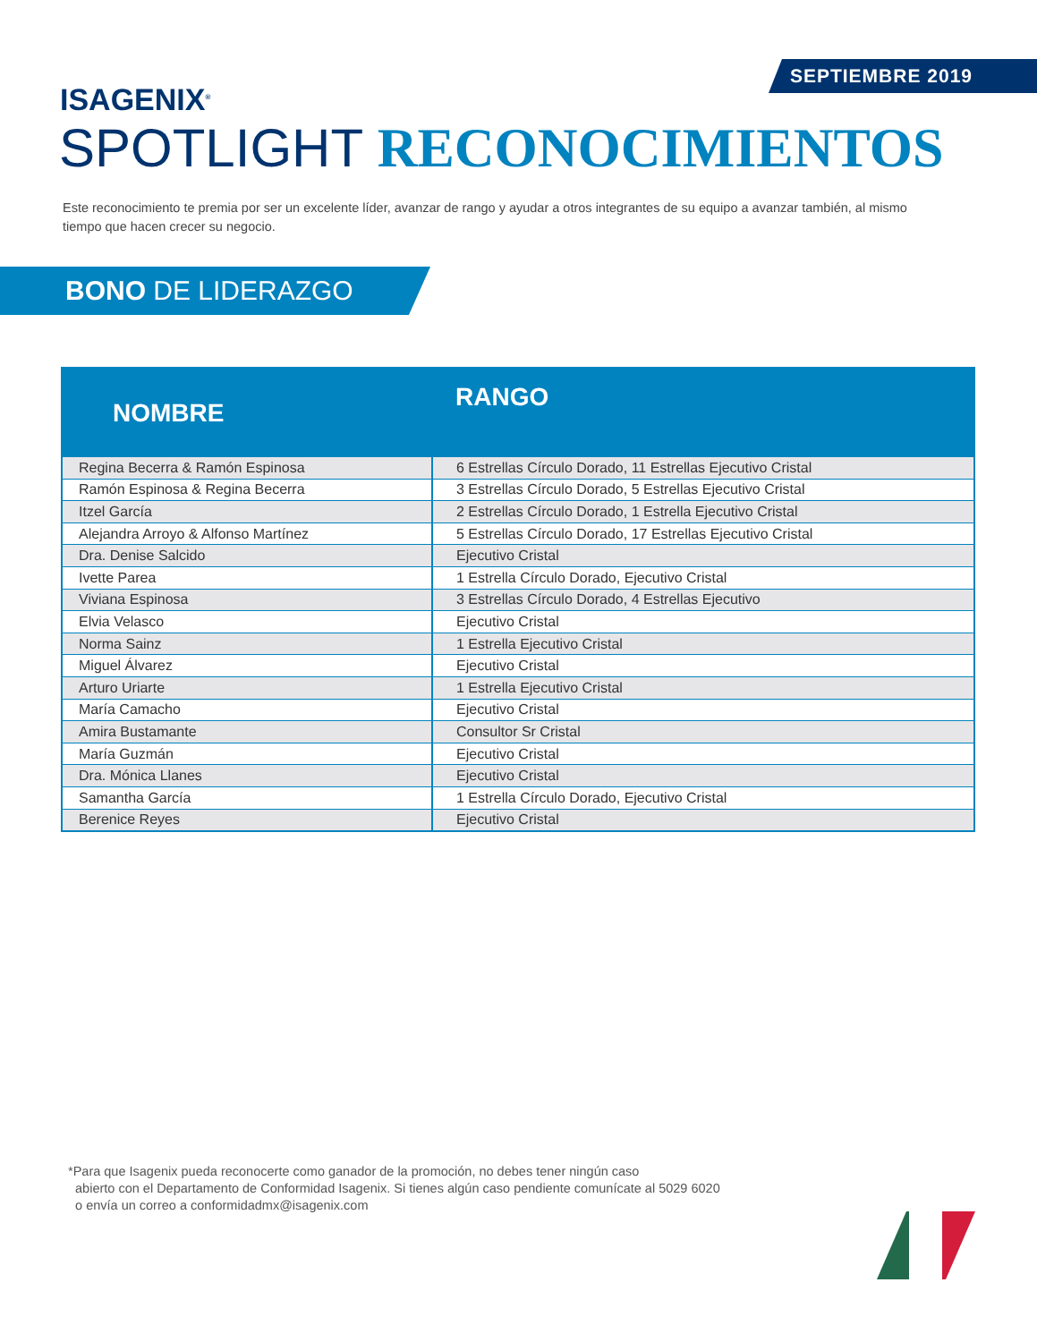SEPTIEMBRE 2019
ISAGENIX<sup>®</sup>
SPOTLIGHT RECONOCIMIENTOS
Este reconocimiento te premia por ser un excelente líder, avanzar de rango y ayudar a otros integrantes de su equipo a avanzar también, al mismo tiempo que hacen crecer su negocio.
BONO DE LIDERAZGO
| NOMBRE | RANGO |
| --- | --- |
| Regina Becerra & Ramón Espinosa | 6 Estrellas Círculo Dorado, 11 Estrellas Ejecutivo Cristal |
| Ramón Espinosa & Regina Becerra | 3 Estrellas Círculo Dorado, 5 Estrellas Ejecutivo Cristal |
| Itzel García | 2 Estrellas Círculo Dorado, 1 Estrella Ejecutivo Cristal |
| Alejandra Arroyo & Alfonso Martínez | 5 Estrellas Círculo Dorado, 17 Estrellas Ejecutivo Cristal |
| Dra. Denise Salcido | Ejecutivo Cristal |
| Ivette Parea | 1 Estrella Círculo Dorado, Ejecutivo Cristal |
| Viviana Espinosa | 3 Estrellas Círculo Dorado, 4 Estrellas Ejecutivo |
| Elvia Velasco | Ejecutivo Cristal |
| Norma Sainz | 1 Estrella Ejecutivo Cristal |
| Miguel Álvarez | Ejecutivo Cristal |
| Arturo Uriarte | 1 Estrella Ejecutivo Cristal |
| María Camacho | Ejecutivo Cristal |
| Amira Bustamante | Consultor Sr Cristal |
| María Guzmán | Ejecutivo Cristal |
| Dra. Mónica Llanes | Ejecutivo Cristal |
| Samantha García | 1 Estrella Círculo Dorado, Ejecutivo Cristal |
| Berenice Reyes | Ejecutivo Cristal |
*Para que Isagenix pueda reconocerte como ganador de la promoción, no debes tener ningún caso
abierto con el Departamento de Conformidad Isagenix. Si tienes algún caso pendiente comunícate al 5029 6020
o envía un correo a conformidadmx@isagenix.com